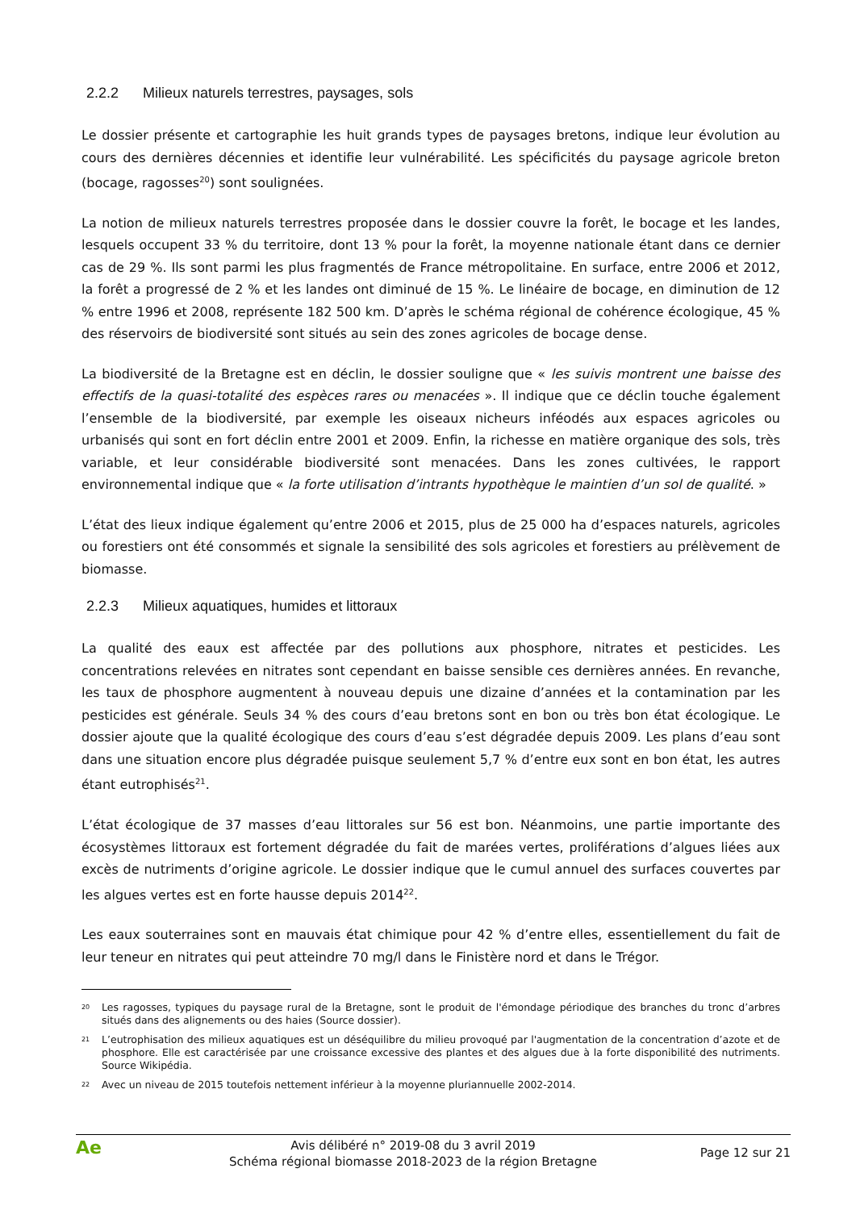2.2.2 Milieux naturels terrestres, paysages, sols
Le dossier présente et cartographie les huit grands types de paysages bretons, indique leur évolution au cours des dernières décennies et identifie leur vulnérabilité. Les spécificités du paysage agricole breton (bocage, ragosses<sup>20</sup>) sont soulignées.
La notion de milieux naturels terrestres proposée dans le dossier couvre la forêt, le bocage et les landes, lesquels occupent 33 % du territoire, dont 13 % pour la forêt, la moyenne nationale étant dans ce dernier cas de 29 %. Ils sont parmi les plus fragmentés de France métropolitaine. En surface, entre 2006 et 2012, la forêt a progressé de 2 % et les landes ont diminué de 15 %. Le linéaire de bocage, en diminution de 12 % entre 1996 et 2008, représente 182 500 km. D’après le schéma régional de cohérence écologique, 45 % des réservoirs de biodiversité sont situés au sein des zones agricoles de bocage dense.
La biodiversité de la Bretagne est en déclin, le dossier souligne que « les suivis montrent une baisse des effectifs de la quasi-totalité des espèces rares ou menacées ». Il indique que ce déclin touche également l’ensemble de la biodiversité, par exemple les oiseaux nicheurs inféodés aux espaces agricoles ou urbanisés qui sont en fort déclin entre 2001 et 2009. Enfin, la richesse en matière organique des sols, très variable, et leur considérable biodiversité sont menacées. Dans les zones cultivées, le rapport environnemental indique que « la forte utilisation d’intrants hypothèque le maintien d’un sol de qualité. »
L’état des lieux indique également qu’entre 2006 et 2015, plus de 25 000 ha d’espaces naturels, agricoles ou forestiers ont été consommés et signale la sensibilité des sols agricoles et forestiers au prélèvement de biomasse.
2.2.3 Milieux aquatiques, humides et littoraux
La qualité des eaux est affectée par des pollutions aux phosphore, nitrates et pesticides. Les concentrations relevées en nitrates sont cependant en baisse sensible ces dernières années. En revanche, les taux de phosphore augmentent à nouveau depuis une dizaine d’années et la contamination par les pesticides est générale. Seuls 34 % des cours d’eau bretons sont en bon ou très bon état écologique. Le dossier ajoute que la qualité écologique des cours d’eau s’est dégradée depuis 2009. Les plans d’eau sont dans une situation encore plus dégradée puisque seulement 5,7 % d’entre eux sont en bon état, les autres étant eutrophisés<sup>21</sup>.
L’état écologique de 37 masses d’eau littorales sur 56 est bon. Néanmoins, une partie importante des écosystèmes littoraux est fortement dégradée du fait de marées vertes, proliférations d’algues liées aux excès de nutriments d’origine agricole. Le dossier indique que le cumul annuel des surfaces couvertes par les algues vertes est en forte hausse depuis 2014<sup>22</sup>.
Les eaux souterraines sont en mauvais état chimique pour 42 % d’entre elles, essentiellement du fait de leur teneur en nitrates qui peut atteindre 70 mg/l dans le Finistère nord et dans le Trégor.
20
Les ragosses, typiques du paysage rural de la Bretagne, sont le produit de l'émondage périodique des branches du tronc d’arbres situés dans des alignements ou des haies (Source dossier).
21
L’eutrophisation des milieux aquatiques est un déséquilibre du milieu provoqué par l'augmentation de la concentration d’azote et de phosphore. Elle est caractérisée par une croissance excessive des plantes et des algues due à la forte disponibilité des nutriments. Source Wikipédia.
22
Avec un niveau de 2015 toutefois nettement inférieur à la moyenne pluriannuelle 2002-2014.
Ae
Avis délibéré n° 2019-08 du 3 avril 2019
Schéma régional biomasse 2018-2023 de la région Bretagne
Page 12 sur 21